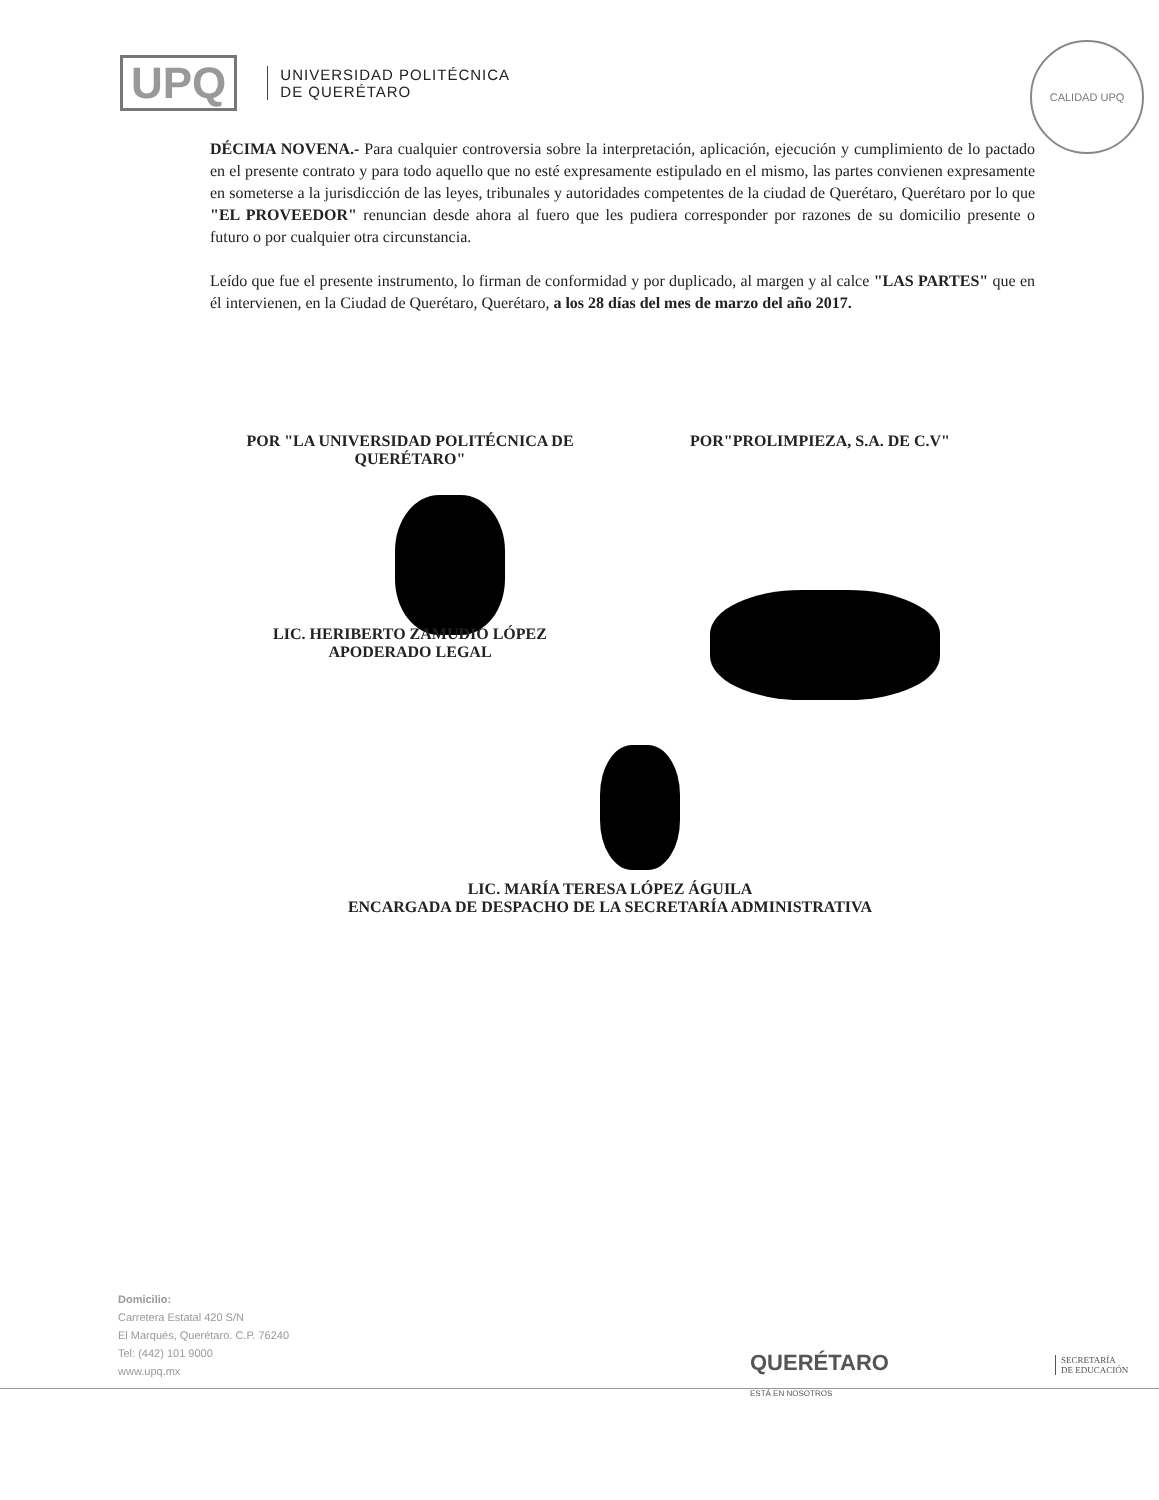UPQ
UNIVERSIDAD POLITÉCNICA
DE QUERÉTARO
CALIDAD UPQ
DÉCIMA NOVENA.- Para cualquier controversia sobre la interpretación, aplicación, ejecución y cumplimiento de lo pactado en el presente contrato y para todo aquello que no esté expresamente estipulado en el mismo, las partes convienen expresamente en someterse a la jurisdicción de las leyes, tribunales y autoridades competentes de la ciudad de Querétaro, Querétaro por lo que "EL PROVEEDOR" renuncian desde ahora al fuero que les pudiera corresponder por razones de su domicilio presente o futuro o por cualquier otra circunstancia.
Leído que fue el presente instrumento, lo firman de conformidad y por duplicado, al margen y al calce "LAS PARTES" que en él intervienen, en la Ciudad de Querétaro, Querétaro, a los 28 días del mes de marzo del año 2017.
POR "LA UNIVERSIDAD POLITÉCNICA DE QUERÉTARO"
POR"PROLIMPIEZA, S.A. DE C.V"
LIC. HERIBERTO ZAMUDIO LÓPEZ
APODERADO LEGAL
LIC. MARÍA TERESA LÓPEZ ÁGUILA
ENCARGADA DE DESPACHO DE LA SECRETARÍA ADMINISTRATIVA
Domicilio:
Carretera Estatal 420 S/N
El Marqués, Querétaro. C.P. 76240
Tel: (442) 101 9000
www.upq.mx
QUERÉTARO
ESTÁ EN NOSOTROS
SECRETARÍA
DE EDUCACIÓN